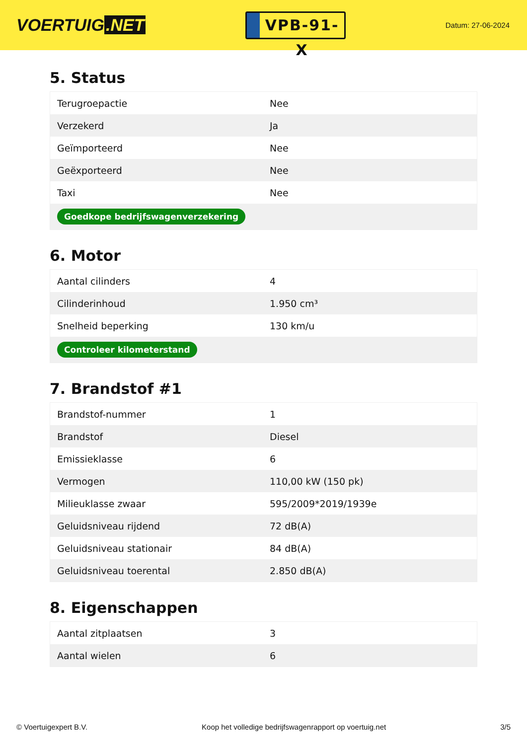VOERTUIG.NET
VPB-91-X
Datum: 27-06-2024
5. Status
| Terugroepactie | Nee |
| Verzekerd | Ja |
| Geïmporteerd | Nee |
| Geëxporteerd | Nee |
| Taxi | Nee |
| Goedkope bedrijfswagenverzekering | |
6. Motor
| Aantal cilinders | 4 |
| Cilinderinhoud | 1.950 cm³ |
| Snelheid beperking | 130 km/u |
| Controleer kilometerstand | |
7. Brandstof #1
| Brandstof-nummer | 1 |
| Brandstof | Diesel |
| Emissieklasse | 6 |
| Vermogen | 110,00 kW (150 pk) |
| Milieuklasse zwaar | 595/2009*2019/1939e |
| Geluidsniveau rijdend | 72 dB(A) |
| Geluidsniveau stationair | 84 dB(A) |
| Geluidsniveau toerental | 2.850 dB(A) |
8. Eigenschappen
| Aantal zitplaatsen | 3 |
| Aantal wielen | 6 |
© Voertuigexpert B.V. Koop het volledige bedrijfswagenrapport op voertuig.net 3/5